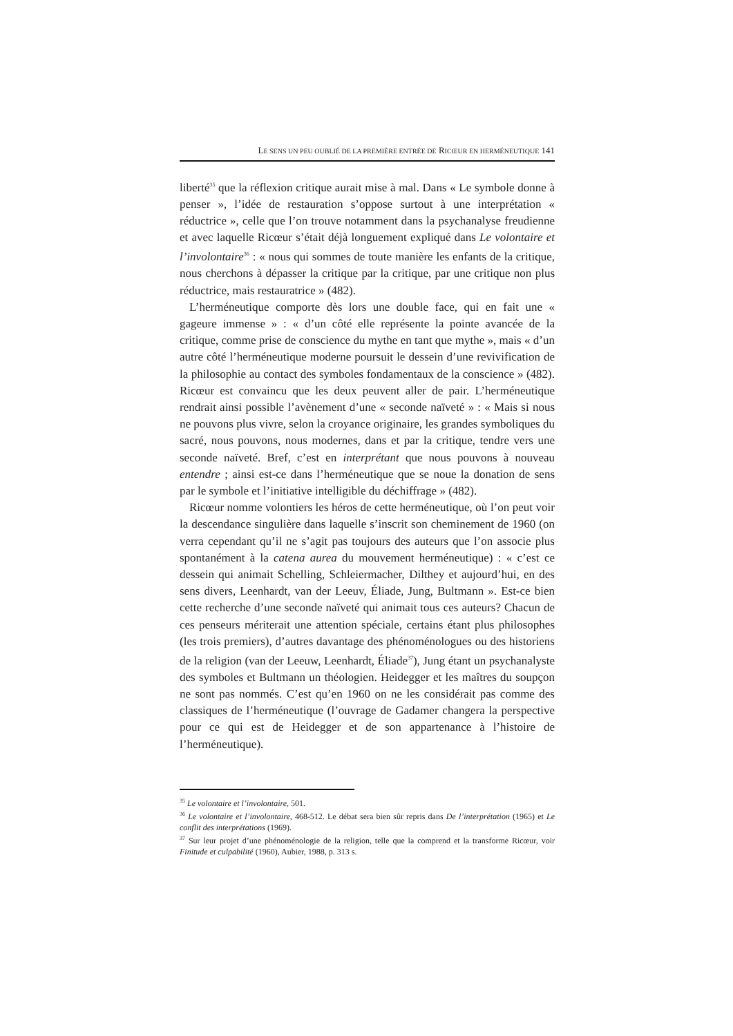LE SENS UN PEU OUBLIÉ DE LA PREMIÈRE ENTRÉE DE RICŒUR EN HERMÉNEUTIQUE 141
liberté<sup>35</sup> que la réflexion critique aurait mise à mal. Dans « Le symbole donne à penser », l’idée de restauration s’oppose surtout à une interprétation « réductrice », celle que l’on trouve notamment dans la psychanalyse freudienne et avec laquelle Ricœur s’était déjà longuement expliqué dans Le volontaire et l’involontaire<sup>36</sup> : « nous qui sommes de toute manière les enfants de la critique, nous cherchons à dépasser la critique par la critique, par une critique non plus réductrice, mais restauratrice » (482).
L’herméneutique comporte dès lors une double face, qui en fait une « gageure immense » : « d’un côté elle représente la pointe avancée de la critique, comme prise de conscience du mythe en tant que mythe », mais « d’un autre côté l’herméneutique moderne poursuit le dessein d’une revivification de la philosophie au contact des symboles fondamentaux de la conscience » (482). Ricœur est convaincu que les deux peuvent aller de pair. L’herméneutique rendrait ainsi possible l’avènement d’une « seconde naïveté » : « Mais si nous ne pouvons plus vivre, selon la croyance originaire, les grandes symboliques du sacré, nous pouvons, nous modernes, dans et par la critique, tendre vers une seconde naïveté. Bref, c’est en interprétant que nous pouvons à nouveau entendre ; ainsi est-ce dans l’herméneutique que se noue la donation de sens par le symbole et l’initiative intelligible du déchiffrage » (482).
Ricœur nomme volontiers les héros de cette herméneutique, où l’on peut voir la descendance singulière dans laquelle s’inscrit son cheminement de 1960 (on verra cependant qu’il ne s’agit pas toujours des auteurs que l’on associe plus spontanément à la catena aurea du mouvement herméneutique) : « c’est ce dessein qui animait Schelling, Schleiermacher, Dilthey et aujourd’hui, en des sens divers, Leenhardt, van der Leeuv, Éliade, Jung, Bultmann ». Est-ce bien cette recherche d’une seconde naïveté qui animait tous ces auteurs? Chacun de ces penseurs mériterait une attention spéciale, certains étant plus philosophes (les trois premiers), d’autres davantage des phénoménologues ou des historiens de la religion (van der Leeuw, Leenhardt, Éliade<sup>37</sup>), Jung étant un psychanalyste des symboles et Bultmann un théologien. Heidegger et les maîtres du soupçon ne sont pas nommés. C’est qu’en 1960 on ne les considérait pas comme des classiques de l’herméneutique (l’ouvrage de Gadamer changera la perspective pour ce qui est de Heidegger et de son appartenance à l’histoire de l’herméneutique).
<sup>35</sup> Le volontaire et l’involontaire, 501.
<sup>36</sup> Le volontaire et l’involontaire, 468-512. Le débat sera bien sûr repris dans De l’interprétation (1965) et Le conflit des interprétations (1969).
<sup>37</sup> Sur leur projet d’une phénoménologie de la religion, telle que la comprend et la transforme Ricœur, voir Finitude et culpabilité (1960), Aubier, 1988, p. 313 s.